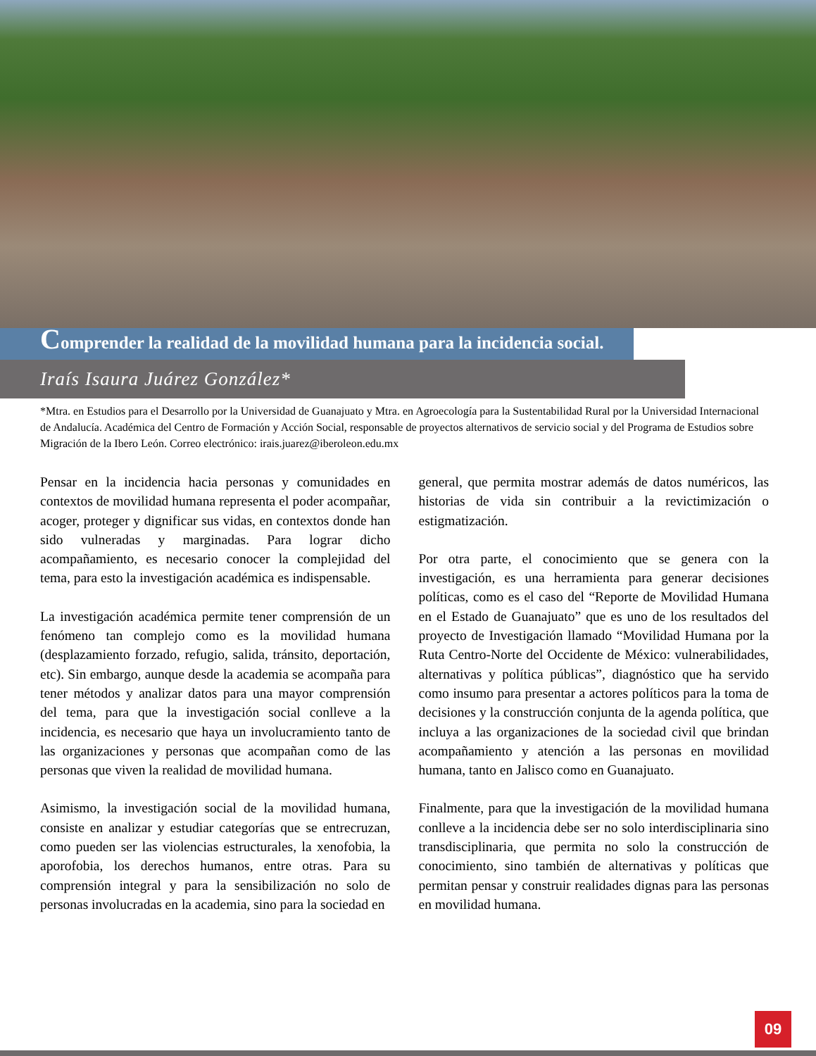Comprender la realidad de la movilidad humana para la incidencia social.
Iraís Isaura Juárez González*
*Mtra. en Estudios para el Desarrollo por la Universidad de Guanajuato y Mtra. en Agroecología para la Sustentabilidad Rural por la Universidad Internacional de Andalucía. Académica del Centro de Formación y Acción Social, responsable de proyectos alternativos de servicio social y del Programa de Estudios sobre Migración de la Ibero León. Correo electrónico: irais.juarez@iberoleon.edu.mx
Pensar en la incidencia hacia personas y comunidades en contextos de movilidad humana representa el poder acompañar, acoger, proteger y dignificar sus vidas, en contextos donde han sido vulneradas y marginadas. Para lograr dicho acompañamiento, es necesario conocer la complejidad del tema, para esto la investigación académica es indispensable.
La investigación académica permite tener comprensión de un fenómeno tan complejo como es la movilidad humana (desplazamiento forzado, refugio, salida, tránsito, deportación, etc). Sin embargo, aunque desde la academia se acompaña para tener métodos y analizar datos para una mayor comprensión del tema, para que la investigación social conlleve a la incidencia, es necesario que haya un involucramiento tanto de las organizaciones y personas que acompañan como de las personas que viven la realidad de movilidad humana.
Asimismo, la investigación social de la movilidad humana, consiste en analizar y estudiar categorías que se entrecruzan, como pueden ser las violencias estructurales, la xenofobia, la aporofobia, los derechos humanos, entre otras. Para su comprensión integral y para la sensibilización no solo de personas involucradas en la academia, sino para la sociedad en
general, que permita mostrar además de datos numéricos, las historias de vida sin contribuir a la revictimización o estigmatización.
Por otra parte, el conocimiento que se genera con la investigación, es una herramienta para generar decisiones políticas, como es el caso del “Reporte de Movilidad Humana en el Estado de Guanajuato” que es uno de los resultados del proyecto de Investigación llamado “Movilidad Humana por la Ruta Centro-Norte del Occidente de México: vulnerabilidades, alternativas y política públicas”, diagnóstico que ha servido como insumo para presentar a actores políticos para la toma de decisiones y la construcción conjunta de la agenda política, que incluya a las organizaciones de la sociedad civil que brindan acompañamiento y atención a las personas en movilidad humana, tanto en Jalisco como en Guanajuato.
Finalmente, para que la investigación de la movilidad humana conlleve a la incidencia debe ser no solo interdisciplinaria sino transdisciplinaria, que permita no solo la construcción de conocimiento, sino también de alternativas y políticas que permitan pensar y construir realidades dignas para las personas en movilidad humana.
09